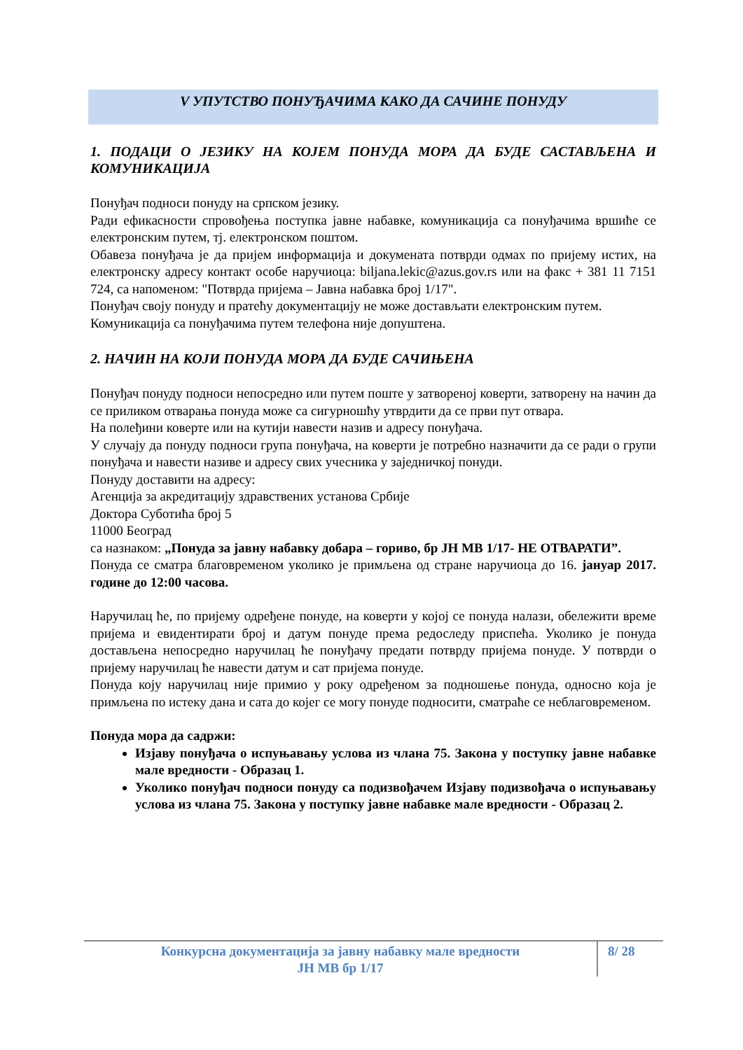V УПУТСТВО ПОНУЂАЧИМА КАКО ДА САЧИНЕ ПОНУДУ
1. ПОДАЦИ О ЈЕЗИКУ НА КОЈЕМ ПОНУДА МОРА ДА БУДЕ САСТАВЉЕНА И КОМУНИКАЦИЈА
Понуђач подноси понуду на српском језику.
Ради ефикасности спровођења поступка јавне набавке, комуникација са понуђачима вршиће се електронским путем, тј. електронском поштом.
Обавеза понуђача је да пријем информација и докумената потврди одмах по пријему истих, на електронску адресу контакт особе наручиоца: biljana.lekic@azus.gov.rs или на факс + 381 11 7151 724, са напоменом: "Потврда пријема – Јавна набавка број 1/17".
Понуђач своју понуду и пратећу документацију не може достављати електронским путем.
Комуникација са понуђачима путем телефона није допуштена.
2. НАЧИН НА КОЈИ ПОНУДА МОРА ДА БУДЕ САЧИЊЕНА
Понуђач понуду подноси непосредно или путем поште у затвореној коверти, затворену на начин да се приликом отварања понуда може са сигурношћу утврдити да се први пут отвара.
На полеђини коверте или на кутији навести назив и адресу понуђача.
У случају да понуду подноси група понуђача, на коверти је потребно назначити да се ради о групи понуђача и навести називе и адресу свих учесника у заједничкој понуди.
Понуду доставити на адресу:
Агенција за акредитацију здравствених установа Србије
Доктора Суботића број 5
11000 Београд
са назнаком: „Понуда за јавну набавку добара – гориво, бр ЈН МВ 1/17- НЕ ОТВАРАТИ”.
Понуда се сматра благовременом уколико је примљена од стране наручиоца до 16. јануар 2017. године до 12:00 часова.
Наручилац ће, по пријему одређене понуде, на коверти у којој се понуда налази, обележити време пријема и евидентирати број и датум понуде према редоследу приспећа. Уколико је понуда достављена непосредно наручилац ће понуђачу предати потврду пријема понуде. У потврди о пријему наручилац ће навести датум и сат пријема понуде.
Понуда коју наручилац није примио у року одређеном за подношење понуда, односно која је примљена по истеку дана и сата до којег се могу понуде подносити, сматраће се неблаговременом.
Понуда мора да садржи:
Изјаву понуђача о испуњавању услова из члана 75. Закона у поступку јавне набавке мале вредности - Образац 1.
Уколико понуђач подноси понуду са подизвођачем Изјаву подизвођача о испуњавању услова из члана 75. Закона у поступку јавне набавке мале вредности - Образац 2.
Конкурсна документација за јавну набавку мале вредности
ЈН МВ бр 1/17
8/ 28